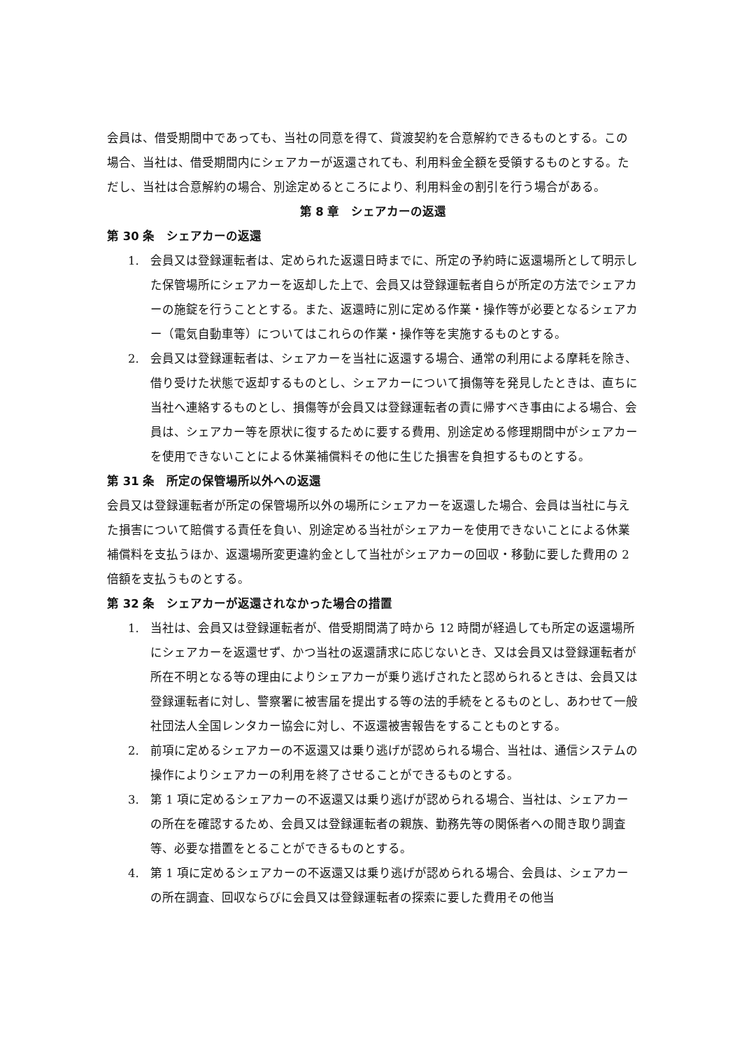会員は、借受期間中であっても、当社の同意を得て、貸渡契約を合意解約できるものとする。この場合、当社は、借受期間内にシェアカーが返還されても、利用料金全額を受領するものとする。ただし、当社は合意解約の場合、別途定めるところにより、利用料金の割引を行う場合がある。
第 8 章　シェアカーの返還
第 30 条　シェアカーの返還
1. 会員又は登録運転者は、定められた返還日時までに、所定の予約時に返還場所として明示した保管場所にシェアカーを返却した上で、会員又は登録運転者自らが所定の方法でシェアカーの施錠を行うこととする。また、返還時に別に定める作業・操作等が必要となるシェアカー（電気自動車等）についてはこれらの作業・操作等を実施するものとする。
2. 会員又は登録運転者は、シェアカーを当社に返還する場合、通常の利用による摩耗を除き、借り受けた状態で返却するものとし、シェアカーについて損傷等を発見したときは、直ちに当社へ連絡するものとし、損傷等が会員又は登録運転者の責に帰すべき事由による場合、会員は、シェアカー等を原状に復するために要する費用、別途定める修理期間中がシェアカーを使用できないことによる休業補償料その他に生じた損害を負担するものとする。
第 31 条　所定の保管場所以外への返還
会員又は登録運転者が所定の保管場所以外の場所にシェアカーを返還した場合、会員は当社に与えた損害について賠償する責任を負い、別途定める当社がシェアカーを使用できないことによる休業補償料を支払うほか、返還場所変更違約金として当社がシェアカーの回収・移動に要した費用の 2 倍額を支払うものとする。
第 32 条　シェアカーが返還されなかった場合の措置
1. 当社は、会員又は登録運転者が、借受期間満了時から 12 時間が経過しても所定の返還場所にシェアカーを返還せず、かつ当社の返還請求に応じないとき、又は会員又は登録運転者が所在不明となる等の理由によりシェアカーが乗り逃げされたと認められるときは、会員又は登録運転者に対し、警察署に被害届を提出する等の法的手続をとるものとし、あわせて一般社団法人全国レンタカー協会に対し、不返還被害報告をすることものとする。
2. 前項に定めるシェアカーの不返還又は乗り逃げが認められる場合、当社は、通信システムの操作によりシェアカーの利用を終了させることができるものとする。
3. 第 1 項に定めるシェアカーの不返還又は乗り逃げが認められる場合、当社は、シェアカーの所在を確認するため、会員又は登録運転者の親族、勤務先等の関係者への聞き取り調査等、必要な措置をとることができるものとする。
4. 第 1 項に定めるシェアカーの不返還又は乗り逃げが認められる場合、会員は、シェアカーの所在調査、回収ならびに会員又は登録運転者の探索に要した費用その他当